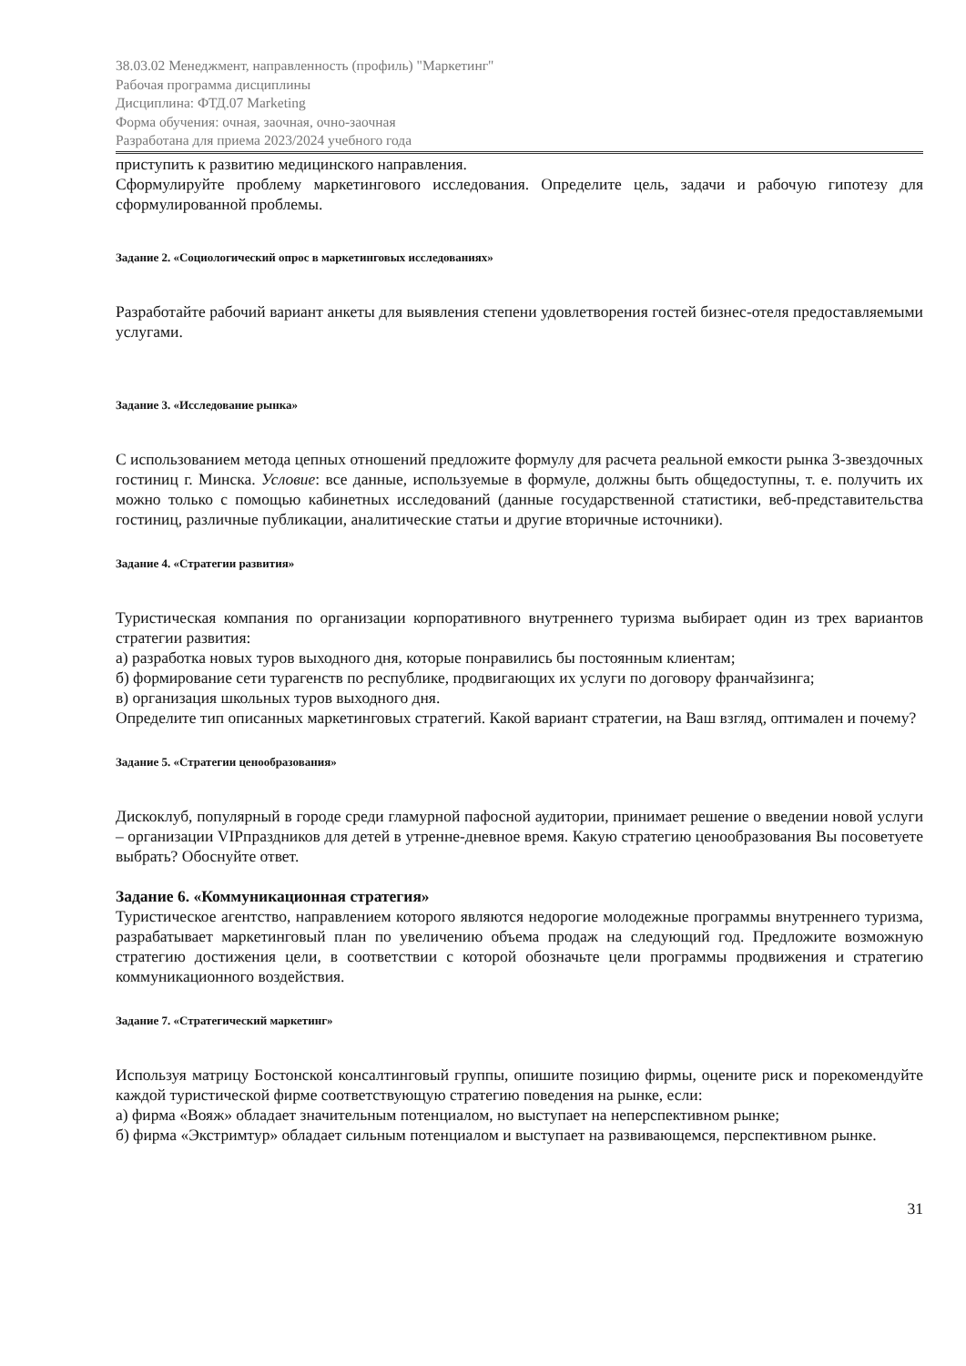38.03.02 Менеджмент, направленность (профиль) "Маркетинг"
Рабочая программа дисциплины
Дисциплина: ФТД.07 Marketing
Форма обучения: очная, заочная, очно-заочная
Разработана для приема 2023/2024 учебного года
приступить к развитию медицинского направления.
Сформулируйте проблему маркетингового исследования. Определите цель, задачи и рабочую гипотезу для сформулированной проблемы.
Задание 2. «Социологический опрос в маркетинговых исследованиях»
Разработайте рабочий вариант анкеты для выявления степени удовлетворения гостей бизнес-отеля предоставляемыми услугами.
Задание 3. «Исследование рынка»
С использованием метода цепных отношений предложите формулу для расчета реальной емкости рынка 3-звездочных гостиниц г. Минска. Условие: все данные, используемые в формуле, должны быть общедоступны, т. е. получить их можно только с помощью кабинетных исследований (данные государственной статистики, веб-представительства гостиниц, различные публикации, аналитические статьи и другие вторичные источники).
Задание 4. «Стратегии развития»
Туристическая компания по организации корпоративного внутреннего туризма выбирает один из трех вариантов стратегии развития:
а) разработка новых туров выходного дня, которые понравились бы постоянным клиентам;
б) формирование сети турагенств по республике, продвигающих их услуги по договору франчайзинга;
в) организация школьных туров выходного дня.
Определите тип описанных маркетинговых стратегий. Какой вариант стратегии, на Ваш взгляд, оптимален и почему?
Задание 5. «Стратегии ценообразования»
Дискоклуб, популярный в городе среди гламурной пафосной аудитории, принимает решение о введении новой услуги – организации VIPпраздников для детей в утренне-дневное время. Какую стратегию ценообразования Вы посоветуете выбрать? Обоснуйте ответ.
Задание 6. «Коммуникационная стратегия»
Туристическое агентство, направлением которого являются недорогие молодежные программы внутреннего туризма, разрабатывает маркетинговый план по увеличению объема продаж на следующий год. Предложите возможную стратегию достижения цели, в соответствии с которой обозначьте цели программы продвижения и стратегию коммуникационного воздействия.
Задание 7. «Стратегический маркетинг»
Используя матрицу Бостонской консалтинговый группы, опишите позицию фирмы, оцените риск и порекомендуйте каждой туристической фирме соответствующую стратегию поведения на рынке, если:
а) фирма «Вояж» обладает значительным потенциалом, но выступает на неперспективном рынке;
б) фирма «Экстримтур» обладает сильным потенциалом и выступает на развивающемся, перспективном рынке.
31